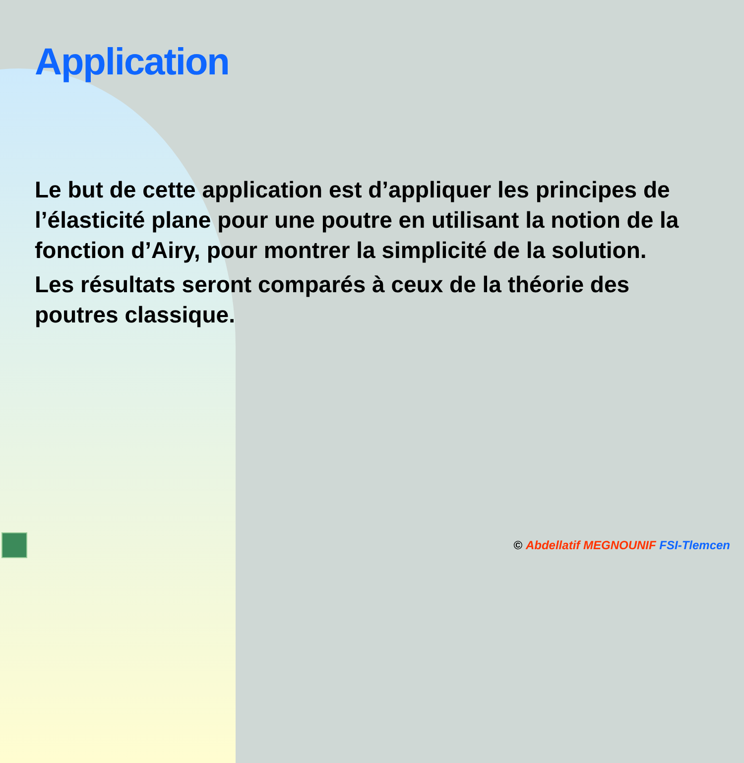Application
Le but de cette application est d’appliquer les principes de l’élasticité plane pour une poutre en utilisant la notion de la fonction d’Airy, pour montrer la simplicité de la solution.
Les résultats seront comparés à ceux de la théorie des poutres classique.
© Abdellatif MEGNOUNIF FSI-Tlemcen